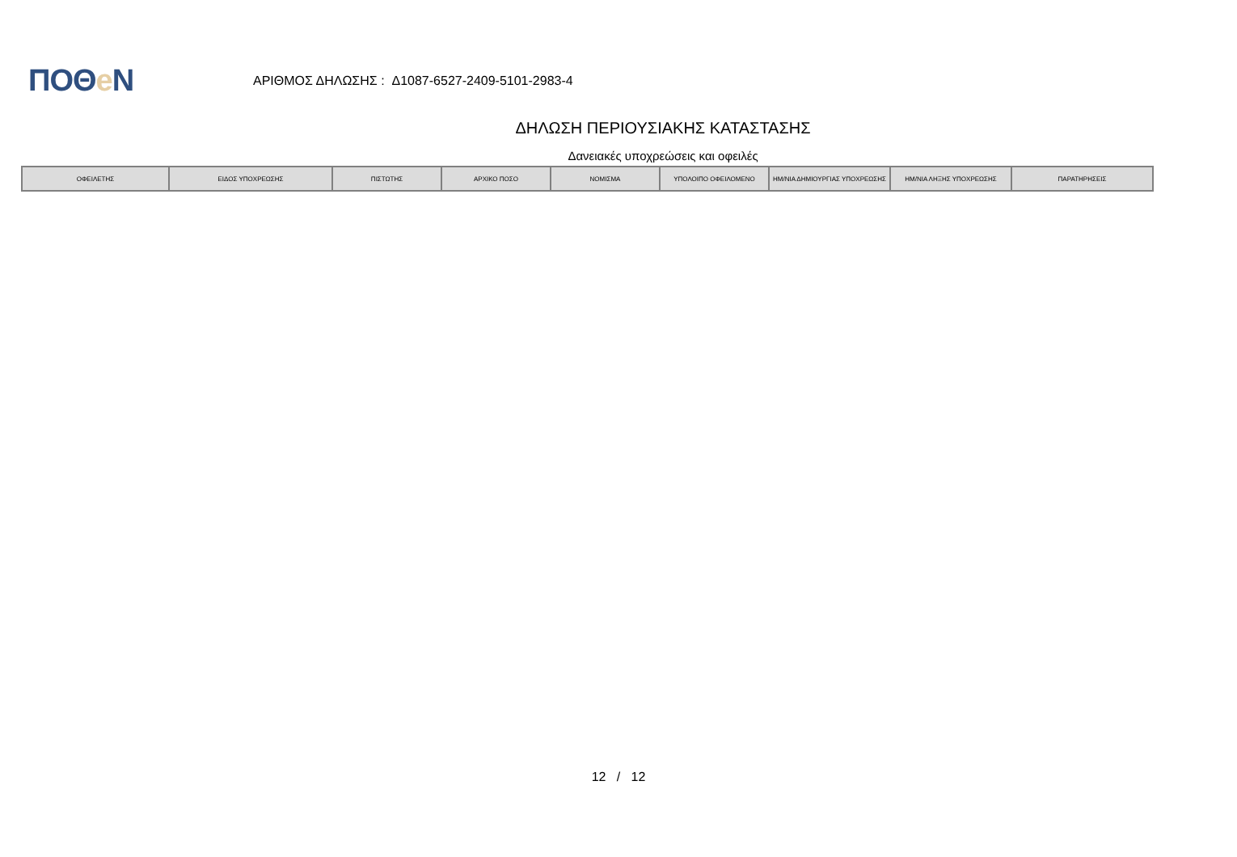ΠΟΘe Ν
ΑΡΙΘΜΟΣ ΔΗΛΩΣΗΣ : Δ1087-6527-2409-5101-2983-4
ΔΗΛΩΣΗ ΠΕΡΙΟΥΣΙΑΚΗΣ ΚΑΤΑΣΤΑΣΗΣ
Δανειακές υποχρεώσεις και οφειλές
| ΟΦΕΙΛΕΤΗΣ | ΕΙΔΟΣ ΥΠΟΧΡΕΩΣΗΣ | ΠΙΣΤΩΤΗΣ | ΑΡΧΙΚΟ ΠΟΣΟ | ΝΟΜΙΣΜΑ | ΥΠΟΛΟΙΠΟ ΟΦΕΙΛΟΜΕΝΟ | ΗΜ/ΝΙΑ ΔΗΜΙΟΥΡΓΙΑΣ ΥΠΟΧΡΕΩΣΗΣ | ΗΜ/ΝΙΑ ΛΗΞΗΣ ΥΠΟΧΡΕΩΣΗΣ | ΠΑΡΑΤΗΡΗΣΕΙΣ |
| --- | --- | --- | --- | --- | --- | --- | --- | --- |
12 / 12